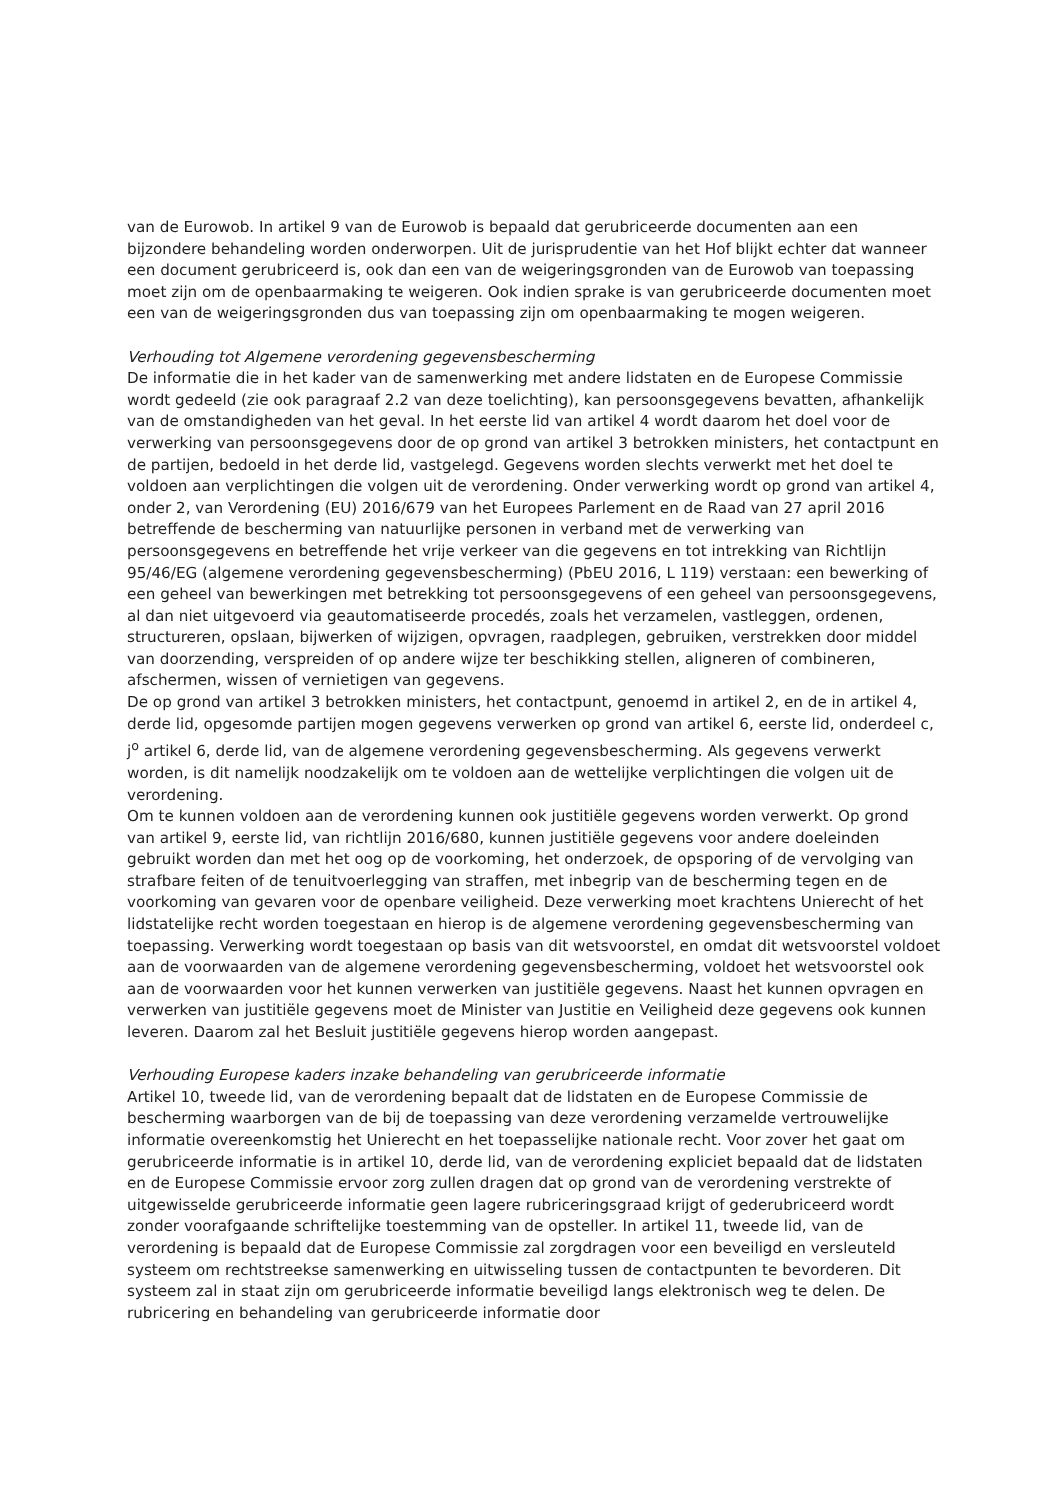van de Eurowob. In artikel 9 van de Eurowob is bepaald dat gerubriceerde documenten aan een bijzondere behandeling worden onderworpen. Uit de jurisprudentie van het Hof blijkt echter dat wanneer een document gerubriceerd is, ook dan een van de weigeringsgronden van de Eurowob van toepassing moet zijn om de openbaarmaking te weigeren. Ook indien sprake is van gerubriceerde documenten moet een van de weigeringsgronden dus van toepassing zijn om openbaarmaking te mogen weigeren.
Verhouding tot Algemene verordening gegevensbescherming
De informatie die in het kader van de samenwerking met andere lidstaten en de Europese Commissie wordt gedeeld (zie ook paragraaf 2.2 van deze toelichting), kan persoonsgegevens bevatten, afhankelijk van de omstandigheden van het geval. In het eerste lid van artikel 4 wordt daarom het doel voor de verwerking van persoonsgegevens door de op grond van artikel 3 betrokken ministers, het contactpunt en de partijen, bedoeld in het derde lid, vastgelegd. Gegevens worden slechts verwerkt met het doel te voldoen aan verplichtingen die volgen uit de verordening. Onder verwerking wordt op grond van artikel 4, onder 2, van Verordening (EU) 2016/679 van het Europees Parlement en de Raad van 27 april 2016 betreffende de bescherming van natuurlijke personen in verband met de verwerking van persoonsgegevens en betreffende het vrije verkeer van die gegevens en tot intrekking van Richtlijn 95/46/EG (algemene verordening gegevensbescherming) (PbEU 2016, L 119) verstaan: een bewerking of een geheel van bewerkingen met betrekking tot persoonsgegevens of een geheel van persoonsgegevens, al dan niet uitgevoerd via geautomatiseerde procedés, zoals het verzamelen, vastleggen, ordenen, structureren, opslaan, bijwerken of wijzigen, opvragen, raadplegen, gebruiken, verstrekken door middel van doorzending, verspreiden of op andere wijze ter beschikking stellen, aligneren of combineren, afschermen, wissen of vernietigen van gegevens.
De op grond van artikel 3 betrokken ministers, het contactpunt, genoemd in artikel 2, en de in artikel 4, derde lid, opgesomde partijen mogen gegevens verwerken op grond van artikel 6, eerste lid, onderdeel c, j<sup>o</sup> artikel 6, derde lid, van de algemene verordening gegevensbescherming. Als gegevens verwerkt worden, is dit namelijk noodzakelijk om te voldoen aan de wettelijke verplichtingen die volgen uit de verordening.
Om te kunnen voldoen aan de verordening kunnen ook justitiële gegevens worden verwerkt. Op grond van artikel 9, eerste lid, van richtlijn 2016/680, kunnen justitiële gegevens voor andere doeleinden gebruikt worden dan met het oog op de voorkoming, het onderzoek, de opsporing of de vervolging van strafbare feiten of de tenuitvoerlegging van straffen, met inbegrip van de bescherming tegen en de voorkoming van gevaren voor de openbare veiligheid. Deze verwerking moet krachtens Unierecht of het lidstatelijke recht worden toegestaan en hierop is de algemene verordening gegevensbescherming van toepassing. Verwerking wordt toegestaan op basis van dit wetsvoorstel, en omdat dit wetsvoorstel voldoet aan de voorwaarden van de algemene verordening gegevensbescherming, voldoet het wetsvoorstel ook aan de voorwaarden voor het kunnen verwerken van justitiële gegevens. Naast het kunnen opvragen en verwerken van justitiële gegevens moet de Minister van Justitie en Veiligheid deze gegevens ook kunnen leveren. Daarom zal het Besluit justitiële gegevens hierop worden aangepast.
Verhouding Europese kaders inzake behandeling van gerubriceerde informatie
Artikel 10, tweede lid, van de verordening bepaalt dat de lidstaten en de Europese Commissie de bescherming waarborgen van de bij de toepassing van deze verordening verzamelde vertrouwelijke informatie overeenkomstig het Unierecht en het toepasselijke nationale recht. Voor zover het gaat om gerubriceerde informatie is in artikel 10, derde lid, van de verordening expliciet bepaald dat de lidstaten en de Europese Commissie ervoor zorg zullen dragen dat op grond van de verordening verstrekte of uitgewisselde gerubriceerde informatie geen lagere rubriceringsgraad krijgt of gederubriceerd wordt zonder voorafgaande schriftelijke toestemming van de opsteller. In artikel 11, tweede lid, van de verordening is bepaald dat de Europese Commissie zal zorgdragen voor een beveiligd en versleuteld systeem om rechtstreekse samenwerking en uitwisseling tussen de contactpunten te bevorderen. Dit systeem zal in staat zijn om gerubriceerde informatie beveiligd langs elektronisch weg te delen. De rubricering en behandeling van gerubriceerde informatie door